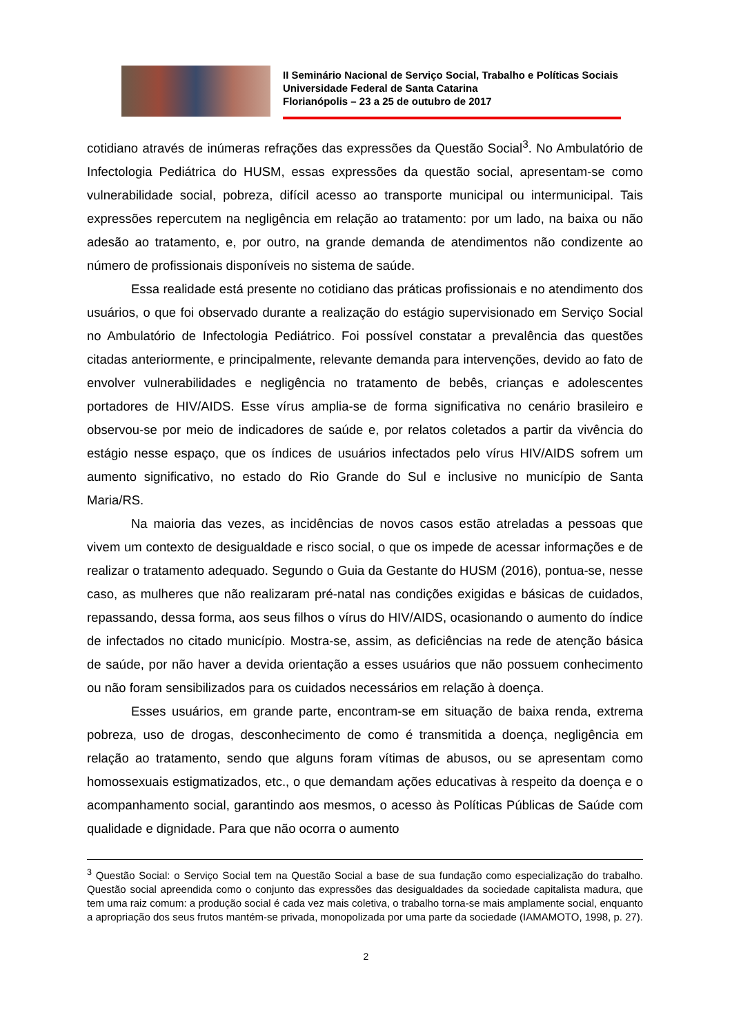II Seminário Nacional de Serviço Social, Trabalho e Políticas Sociais
Universidade Federal de Santa Catarina
Florianópolis – 23 a 25 de outubro de 2017
cotidiano através de inúmeras refrações das expressões da Questão Social<sup>3</sup>. No Ambulatório de Infectologia Pediátrica do HUSM, essas expressões da questão social, apresentam-se como vulnerabilidade social, pobreza, difícil acesso ao transporte municipal ou intermunicipal. Tais expressões repercutem na negligência em relação ao tratamento: por um lado, na baixa ou não adesão ao tratamento, e, por outro, na grande demanda de atendimentos não condizente ao número de profissionais disponíveis no sistema de saúde.
Essa realidade está presente no cotidiano das práticas profissionais e no atendimento dos usuários, o que foi observado durante a realização do estágio supervisionado em Serviço Social no Ambulatório de Infectologia Pediátrico. Foi possível constatar a prevalência das questões citadas anteriormente, e principalmente, relevante demanda para intervenções, devido ao fato de envolver vulnerabilidades e negligência no tratamento de bebês, crianças e adolescentes portadores de HIV/AIDS. Esse vírus amplia-se de forma significativa no cenário brasileiro e observou-se por meio de indicadores de saúde e, por relatos coletados a partir da vivência do estágio nesse espaço, que os índices de usuários infectados pelo vírus HIV/AIDS sofrem um aumento significativo, no estado do Rio Grande do Sul e inclusive no município de Santa Maria/RS.
Na maioria das vezes, as incidências de novos casos estão atreladas a pessoas que vivem um contexto de desigualdade e risco social, o que os impede de acessar informações e de realizar o tratamento adequado. Segundo o Guia da Gestante do HUSM (2016), pontua-se, nesse caso, as mulheres que não realizaram pré-natal nas condições exigidas e básicas de cuidados, repassando, dessa forma, aos seus filhos o vírus do HIV/AIDS, ocasionando o aumento do índice de infectados no citado município. Mostra-se, assim, as deficiências na rede de atenção básica de saúde, por não haver a devida orientação a esses usuários que não possuem conhecimento ou não foram sensibilizados para os cuidados necessários em relação à doença.
Esses usuários, em grande parte, encontram-se em situação de baixa renda, extrema pobreza, uso de drogas, desconhecimento de como é transmitida a doença, negligência em relação ao tratamento, sendo que alguns foram vítimas de abusos, ou se apresentam como homossexuais estigmatizados, etc., o que demandam ações educativas à respeito da doença e o acompanhamento social, garantindo aos mesmos, o acesso às Políticas Públicas de Saúde com qualidade e dignidade. Para que não ocorra o aumento
<sup>3</sup> Questão Social: o Serviço Social tem na Questão Social a base de sua fundação como especialização do trabalho. Questão social apreendida como o conjunto das expressões das desigualdades da sociedade capitalista madura, que tem uma raiz comum: a produção social é cada vez mais coletiva, o trabalho torna-se mais amplamente social, enquanto a apropriação dos seus frutos mantém-se privada, monopolizada por uma parte da sociedade (IAMAMOTO, 1998, p. 27).
2